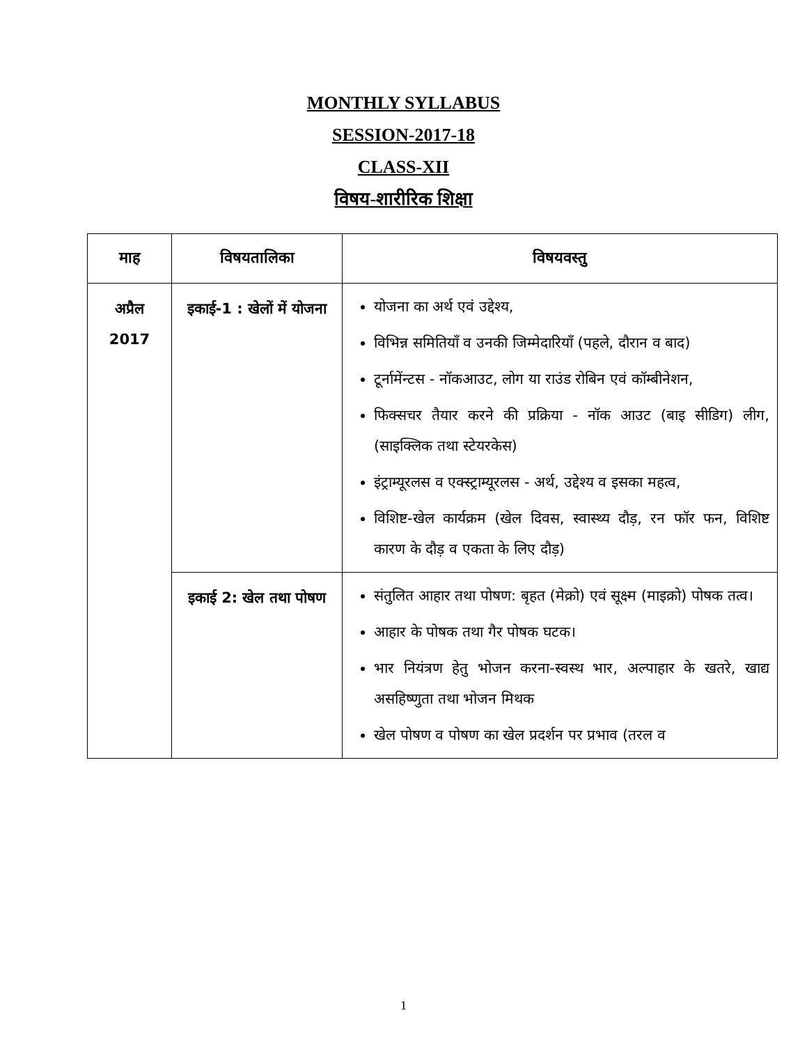MONTHLY SYLLABUS
SESSION-2017-18
CLASS-XII
विषय-शारीरिक शिक्षा
| माह | विषयतालिका | विषयवस्तु |
| --- | --- | --- |
| अप्रैल 2017 | इकाई-1 : खेलों में योजना | योजना का अर्थ एवं उद्देश्य, विभिन्न समितियाँ व उनकी जिम्मेदारियाँ (पहले, दौरान व बाद) टूर्नामेंन्टस - नॉकआउट, लोग या राउंड रोबिन एवं कॉम्बीनेशन, फिक्सचर तैयार करने की प्रक्रिया - नॉक आउट (बाइ सीडिग) लीग, (साइक्लिक तथा स्टेयरकेस) इंट्राम्यूरलस व एक्स्ट्राम्यूरलस - अर्थ, उद्देश्य व इसका महत्व, विशिष्ट-खेल कार्यक्रम (खेल दिवस, स्वास्थ्य दौड़, रन फॉर फन, विशिष्ट कारण के दौड़ व एकता के लिए दौड़) |
| | इकाई 2: खेल तथा पोषण | संतुलित आहार तथा पोषण: बृहत (मेक्रो) एवं सूक्ष्म (माइक्रो) पोषक तत्व। आहार के पोषक तथा गैर पोषक घटक। भार नियंत्रण हेतु भोजन करना-स्वस्थ भार, अल्पाहार के खतरे, खाद्य असहिष्णुता तथा भोजन मिथक खेल पोषण व पोषण का खेल प्रदर्शन पर प्रभाव (तरल व |
1